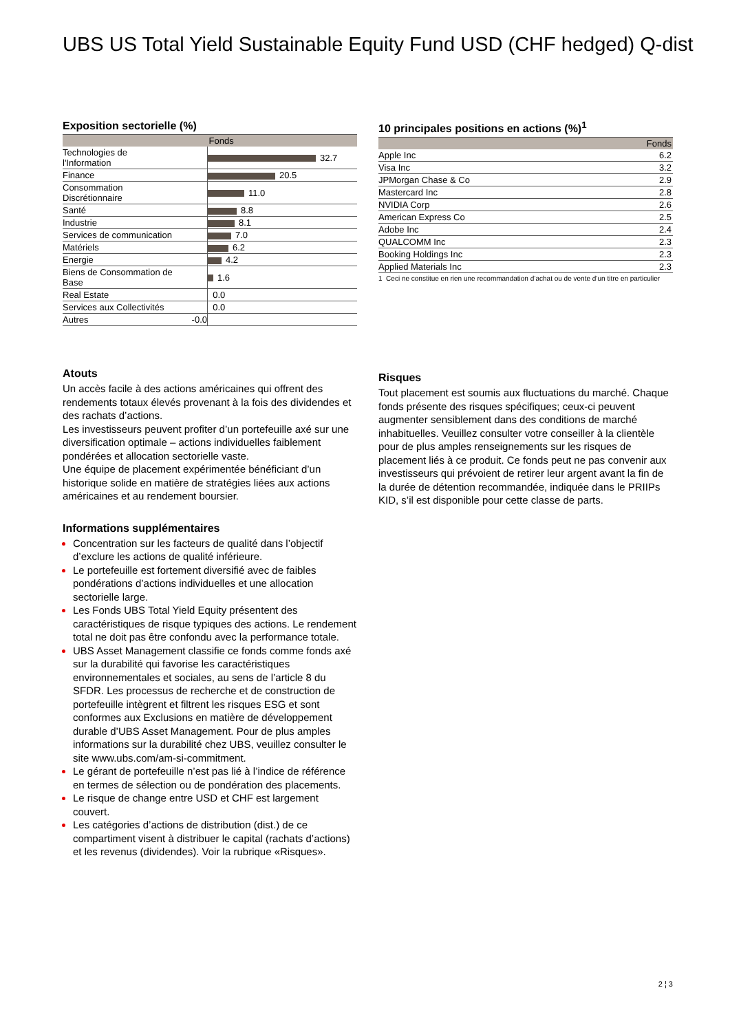UBS US Total Yield Sustainable Equity Fund USD (CHF hedged) Q-dist
Exposition sectorielle (%)
| | Fonds |
| --- | --- |
| Technologies de l'Information | 32.7 |
| Finance | 20.5 |
| Consommation Discrétionnaire | 11.0 |
| Santé | 8.8 |
| Industrie | 8.1 |
| Services de communication | 7.0 |
| Matériels | 6.2 |
| Energie | 4.2 |
| Biens de Consommation de Base | 1.6 |
| Real Estate | 0.0 |
| Services aux Collectivités | 0.0 |
| Autres -0.0 | |
Atouts
Un accès facile à des actions américaines qui offrent des rendements totaux élevés provenant à la fois des dividendes et des rachats d’actions.
Les investisseurs peuvent profiter d’un portefeuille axé sur une diversification optimale – actions individuelles faiblement pondérées et allocation sectorielle vaste.
Une équipe de placement expérimentée bénéficiant d’un historique solide en matière de stratégies liées aux actions américaines et au rendement boursier.
Informations supplémentaires
Concentration sur les facteurs de qualité dans l’objectif d’exclure les actions de qualité inférieure.
Le portefeuille est fortement diversifié avec de faibles pondérations d’actions individuelles et une allocation sectorielle large.
Les Fonds UBS Total Yield Equity présentent des caractéristiques de risque typiques des actions. Le rendement total ne doit pas être confondu avec la performance totale.
UBS Asset Management classifie ce fonds comme fonds axé sur la durabilité qui favorise les caractéristiques environnementales et sociales, au sens de l’article 8 du SFDR. Les processus de recherche et de construction de portefeuille intègrent et filtrent les risques ESG et sont conformes aux Exclusions en matière de développement durable d’UBS Asset Management. Pour de plus amples informations sur la durabilité chez UBS, veuillez consulter le site www.ubs.com/am-si-commitment.
Le gérant de portefeuille n’est pas lié à l’indice de référence en termes de sélection ou de pondération des placements.
Le risque de change entre USD et CHF est largement couvert.
Les catégories d’actions de distribution (dist.) de ce compartiment visent à distribuer le capital (rachats d’actions) et les revenus (dividendes). Voir la rubrique «Risques».
10 principales positions en actions (%)<sup>1</sup>
| | Fonds |
| --- | --- |
| Apple Inc | 6.2 |
| Visa Inc | 3.2 |
| JPMorgan Chase & Co | 2.9 |
| Mastercard Inc | 2.8 |
| NVIDIA Corp | 2.6 |
| American Express Co | 2.5 |
| Adobe Inc | 2.4 |
| QUALCOMM Inc | 2.3 |
| Booking Holdings Inc | 2.3 |
| Applied Materials Inc | 2.3 |
1 Ceci ne constitue en rien une recommandation d’achat ou de vente d’un titre en particulier
Risques
Tout placement est soumis aux fluctuations du marché. Chaque fonds présente des risques spécifiques; ceux-ci peuvent augmenter sensiblement dans des conditions de marché inhabituelles. Veuillez consulter votre conseiller à la clientèle pour de plus amples renseignements sur les risques de placement liés à ce produit. Ce fonds peut ne pas convenir aux investisseurs qui prévoient de retirer leur argent avant la fin de la durée de détention recommandée, indiquée dans le PRIIPs KID, s’il est disponible pour cette classe de parts.
2 ¦ 3